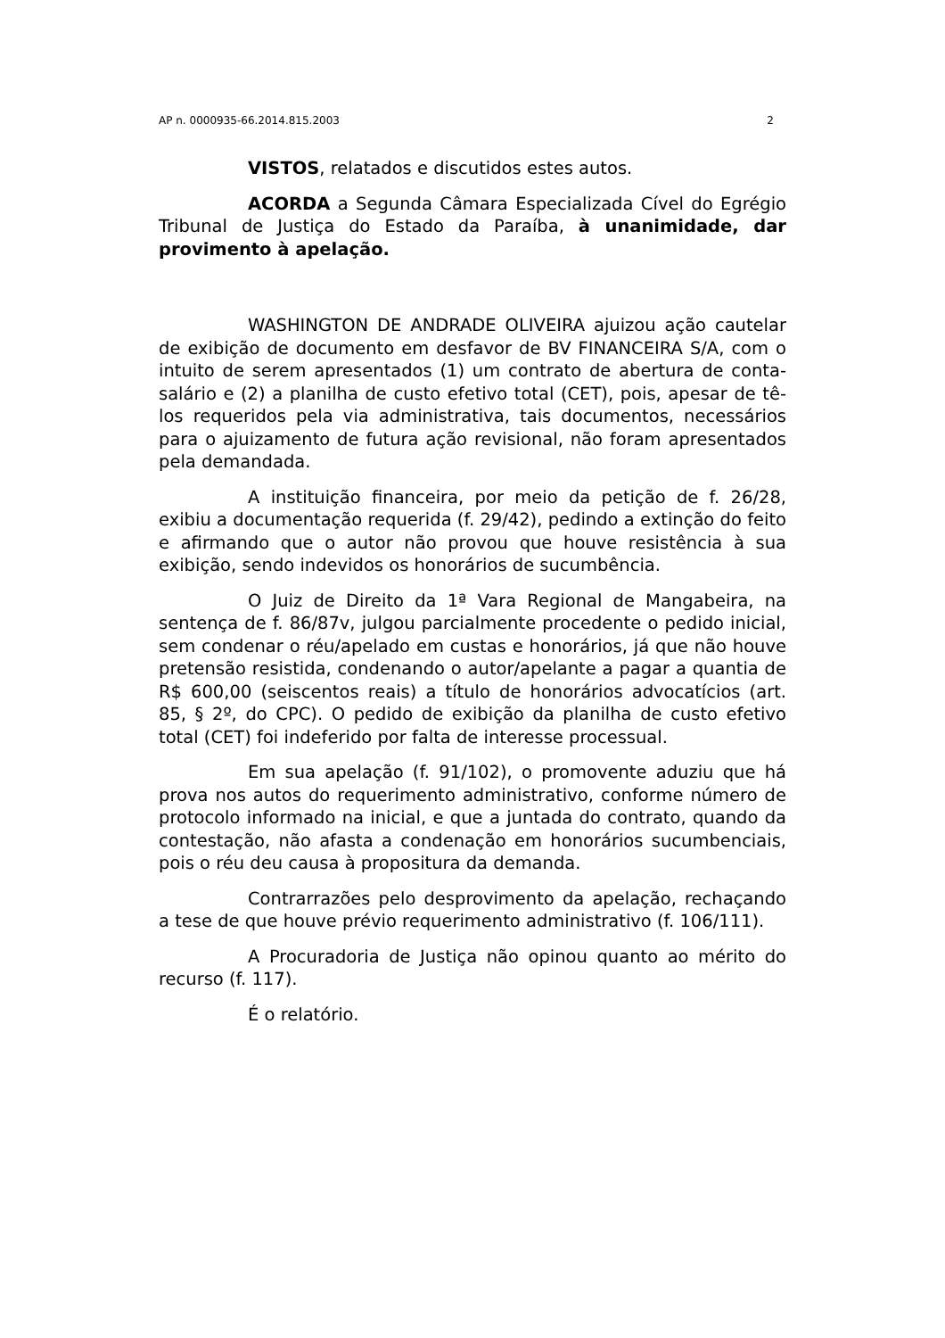AP n. 0000935-66.2014.815.2003 2
VISTOS, relatados e discutidos estes autos.
ACORDA a Segunda Câmara Especializada Cível do Egrégio Tribunal de Justiça do Estado da Paraíba, à unanimidade, dar provimento à apelação.
WASHINGTON DE ANDRADE OLIVEIRA ajuizou ação cautelar de exibição de documento em desfavor de BV FINANCEIRA S/A, com o intuito de serem apresentados (1) um contrato de abertura de conta-salário e (2) a planilha de custo efetivo total (CET), pois, apesar de tê-los requeridos pela via administrativa, tais documentos, necessários para o ajuizamento de futura ação revisional, não foram apresentados pela demandada.
A instituição financeira, por meio da petição de f. 26/28, exibiu a documentação requerida (f. 29/42), pedindo a extinção do feito e afirmando que o autor não provou que houve resistência à sua exibição, sendo indevidos os honorários de sucumbência.
O Juiz de Direito da 1ª Vara Regional de Mangabeira, na sentença de f. 86/87v, julgou parcialmente procedente o pedido inicial, sem condenar o réu/apelado em custas e honorários, já que não houve pretensão resistida, condenando o autor/apelante a pagar a quantia de R$ 600,00 (seiscentos reais) a título de honorários advocatícios (art. 85, § 2º, do CPC). O pedido de exibição da planilha de custo efetivo total (CET) foi indeferido por falta de interesse processual.
Em sua apelação (f. 91/102), o promovente aduziu que há prova nos autos do requerimento administrativo, conforme número de protocolo informado na inicial, e que a juntada do contrato, quando da contestação, não afasta a condenação em honorários sucumbenciais, pois o réu deu causa à propositura da demanda.
Contrarrazões pelo desprovimento da apelação, rechaçando a tese de que houve prévio requerimento administrativo (f. 106/111).
A Procuradoria de Justiça não opinou quanto ao mérito do recurso (f. 117).
É o relatório.